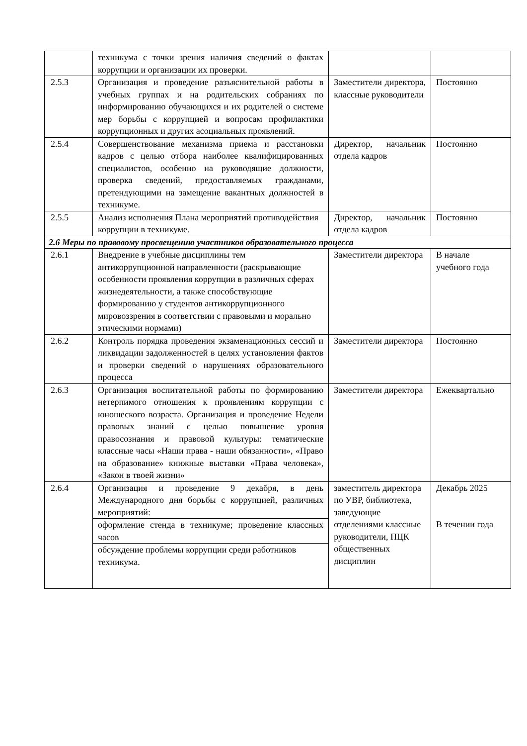| | техникума с точки зрения наличия сведений о фактах коррупции и организации их проверки. | | |
| 2.5.3 | Организация и проведение разъяснительной работы в учебных группах и на родительских собраниях по информированию обучающихся и их родителей о системе мер борьбы с коррупцией и вопросам профилактики коррупционных и других асоциальных проявлений. | Заместители директора, классные руководители | Постоянно |
| 2.5.4 | Совершенствование механизма приема и расстановки кадров с целью отбора наиболее квалифицированных специалистов, особенно на руководящие должности, проверка сведений, предоставляемых гражданами, претендующими на замещение вакантных должностей в техникуме. | Директор, начальник отдела кадров | Постоянно |
| 2.5.5 | Анализ исполнения Плана мероприятий противодействия коррупции в техникуме. | Директор, начальник отдела кадров | Постоянно |
| 2.6 Меры по правовому просвещению участников образовательного процесса | | | |
| 2.6.1 | Внедрение в учебные дисциплины тем антикоррупционной направленности (раскрывающие особенности проявления коррупции в различных сферах жизнедеятельности, а также способствующие формированию у студентов антикоррупционного мировоззрения в соответствии с правовыми и морально этическими нормами) | Заместители директора | В начале учебного года |
| 2.6.2 | Контроль порядка проведения экзаменационных сессий и ликвидации задолженностей в целях установления фактов и проверки сведений о нарушениях образовательного процесса | Заместители директора | Постоянно |
| 2.6.3 | Организация воспитательной работы по формированию нетерпимого отношения к проявлениям коррупции с юношеского возраста. Организация и проведение Недели правовых знаний с целью повышение уровня правосознания и правовой культуры: тематические классные часы «Наши права - наши обязанности», «Право на образование» книжные выставки «Права человека», «Закон в твоей жизни» | Заместители директора | Ежеквартально |
| 2.6.4 | Организация и проведение 9 декабря, в день Международного дня борьбы с коррупцией, различных мероприятий: | заместитель директора по УВР, библиотека, заведующие отделениями классные руководители, ПЦК общественных дисциплин | Декабрь 2025 В течении года |
| | оформление стенда в техникуме; проведение классных часов | | |
| | обсуждение проблемы коррупции среди работников техникума. | | |